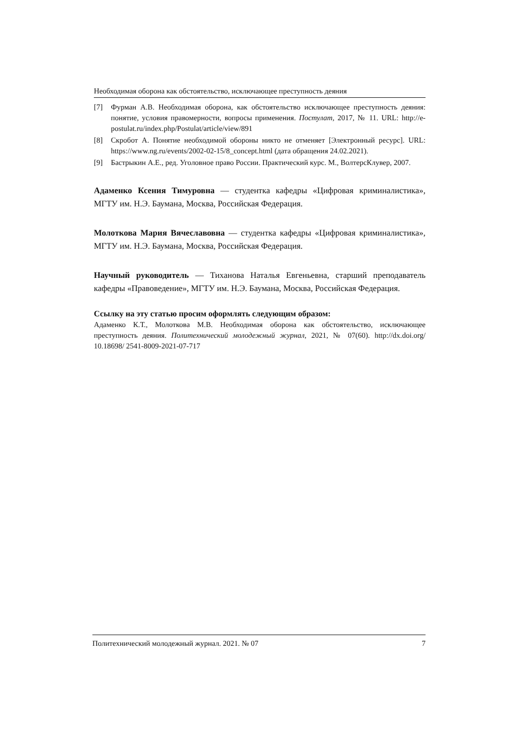Необходимая оборона как обстоятельство, исключающее преступность деяния
[7] Фурман А.В. Необходимая оборона, как обстоятельство исключающее преступность деяния: понятие, условия правомерности, вопросы применения. Постулат, 2017, № 11. URL: http://e-postulat.ru/index.php/Postulat/article/view/891
[8] Скробот А. Понятие необходимой обороны никто не отменяет [Электронный ресурс]. URL: https://www.ng.ru/events/2002-02-15/8_concept.html (дата обращения 24.02.2021).
[9] Бастрыкин А.Е., ред. Уголовное право России. Практический курс. М., ВолтерсКлувер, 2007.
Адаменко Ксения Тимуровна — студентка кафедры «Цифровая криминалистика», МГТУ им. Н.Э. Баумана, Москва, Российская Федерация.
Молоткова Мария Вячеславовна — студентка кафедры «Цифровая криминалистика», МГТУ им. Н.Э. Баумана, Москва, Российская Федерация.
Научный руководитель — Тиханова Наталья Евгеньевна, старший преподаватель кафедры «Правоведение», МГТУ им. Н.Э. Баумана, Москва, Российская Федерация.
Ссылку на эту статью просим оформлять следующим образом:
Адаменко К.Т., Молоткова М.В. Необходимая оборона как обстоятельство, исключающее преступность деяния. Политехнический молодежный журнал, 2021, № 07(60). http://dx.doi.org/ 10.18698/ 2541-8009-2021-07-717
Политехнический молодежный журнал. 2021. № 07 7